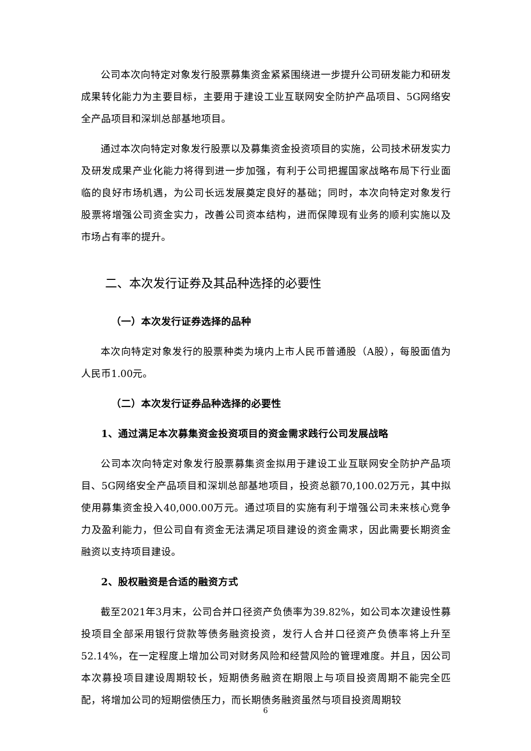公司本次向特定对象发行股票募集资金紧紧围绕进一步提升公司研发能力和研发成果转化能力为主要目标，主要用于建设工业互联网安全防护产品项目、5G网络安全产品项目和深圳总部基地项目。
通过本次向特定对象发行股票以及募集资金投资项目的实施，公司技术研发实力及研发成果产业化能力将得到进一步加强，有利于公司把握国家战略布局下行业面临的良好市场机遇，为公司长远发展奠定良好的基础；同时，本次向特定对象发行股票将增强公司资金实力，改善公司资本结构，进而保障现有业务的顺利实施以及市场占有率的提升。
二、本次发行证券及其品种选择的必要性
（一）本次发行证券选择的品种
本次向特定对象发行的股票种类为境内上市人民币普通股（A股），每股面值为人民币1.00元。
（二）本次发行证券品种选择的必要性
1、通过满足本次募集资金投资项目的资金需求践行公司发展战略
公司本次向特定对象发行股票募集资金拟用于建设工业互联网安全防护产品项目、5G网络安全产品项目和深圳总部基地项目，投资总额70,100.02万元，其中拟使用募集资金投入40,000.00万元。通过项目的实施有利于增强公司未来核心竞争力及盈利能力，但公司自有资金无法满足项目建设的资金需求，因此需要长期资金融资以支持项目建设。
2、股权融资是合适的融资方式
截至2021年3月末，公司合并口径资产负债率为39.82%，如公司本次建设性募投项目全部采用银行贷款等债务融资投资，发行人合并口径资产负债率将上升至52.14%，在一定程度上增加公司对财务风险和经营风险的管理难度。并且，因公司本次募投项目建设周期较长，短期债务融资在期限上与项目投资周期不能完全匹配，将增加公司的短期偿债压力，而长期债务融资虽然与项目投资周期较
6